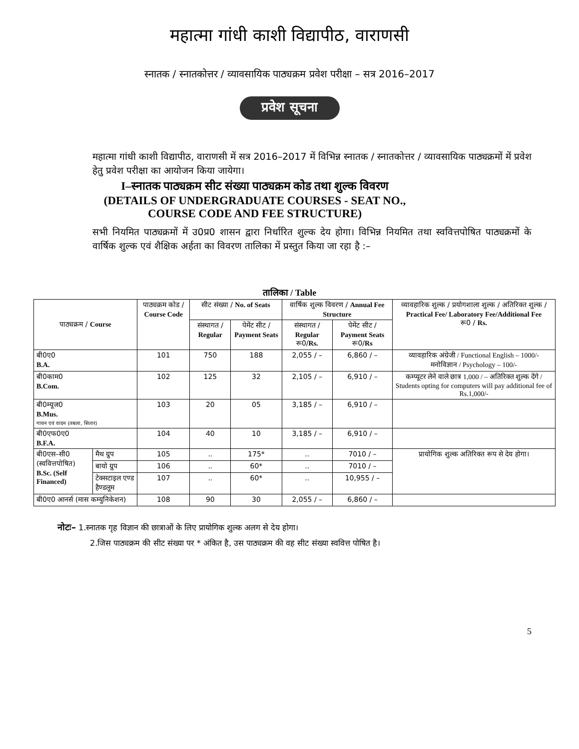महात्मा गांधी काशी विद्यापीठ, वाराणसी
स्नातक / स्नातकोत्तर / व्यावसायिक पाठ्यक्रम प्रवेश परीक्षा – सत्र 2016–2017
प्रवेश सूचना
महात्मा गांधी काशी विद्यापीठ, वाराणसी में सत्र 2016–2017 में विभिन्न स्नातक / स्नातकोत्तर / व्यावसायिक पाठ्यक्रमों में प्रवेश हेतु प्रवेश परीक्षा का आयोजन किया जायेगा।
I–स्नातक पाठ्यक्रम सीट संख्या पाठ्यक्रम कोड तथा शुल्क विवरण
(DETAILS OF UNDERGRADUATE COURSES - SEAT NO.,
COURSE CODE AND FEE STRUCTURE)
सभी नियमित पाठ्यक्रमों में उ0प्र0 शासन द्वारा निर्धारित शुल्क देय होगा। विभिन्न नियमित तथा स्ववित्तपोषित पाठ्यक्रमों के वार्षिक शुल्क एवं शैक्षिक अर्हता का विवरण तालिका में प्रस्तुत किया जा रहा है :–
तालिका / Table
| पाठ्यक्रम / Course | | पाठ्यक्रम कोड / Course Code | सीट संख्या / No. of Seats | | वार्षिक शुल्क विवरण / Annual Fee Structure | | व्यावहारिक शुल्क / प्रयोगशाला शुल्क / अतिरिक्त शुल्क / Practical Fee/ Laboratory Fee/Additional Fee रू0 / Rs. |
| --- | --- | --- | --- | --- | --- | --- | --- |
| | | | संस्थागत / Regular | पेमेंट सीट / Payment Seats | संस्थागत / Regular रू0/ Rs. | पेमेंट सीट / Payment Seats रू0/ Rs | |
| बी0ए0 B.A. | | 101 | 750 | 188 | 2,055 / – | 6,860 / – | व्यावहारिक अंग्रेजी / Functional English – 1000/- मनोविज्ञान / Psychology – 100/- |
| बी0काम0 B.Com. | | 102 | 125 | 32 | 2,105 / – | 6,910 / – | कम्प्यूटर लेने वाले छात्र 1,000 / – अतिरिक्त शुल्क देंगे / Students opting for computers will pay additional fee of Rs.1,000/- |
| बी0म्यूज0 B.Mus. गायन एवं वादन (तबला, सितार) | | 103 | 20 | 05 | 3,185 / – | 6,910 / – | |
| बी0एफ0ए0 B.F.A. | | 104 | 40 | 10 | 3,185 / – | 6,910 / – | |
| बी0एस–सी0 (स्ववित्तपोषित) B.Sc. (Self Financed) | मैथ ग्रुप | 105 | .. | 175* | .. | 7010 / – | प्रायोगिक शुल्क अतिरिक्त रूप से देय होगा। |
| | बायो ग्रुप | 106 | .. | 60* | .. | 7010 / – | |
| | टेक्सटाइल एण्ड हैण्डलूम | 107 | .. | 60* | .. | 10,955 / – | |
| बी0ए0 आनर्स (मास कम्युनिकेशन) | | 108 | 90 | 30 | 2,055 / – | 6,860 / – | |
नोटः– 1.स्नातक गृह विज्ञान की छात्राओं के लिए प्रायोगिक शुल्क अलग से देय होगा।
2.जिस पाठ्यक्रम की सीट संख्या पर * अंकित है, उस पाठ्यक्रम की वह सीट संख्या स्ववित्त पोषित है।
5